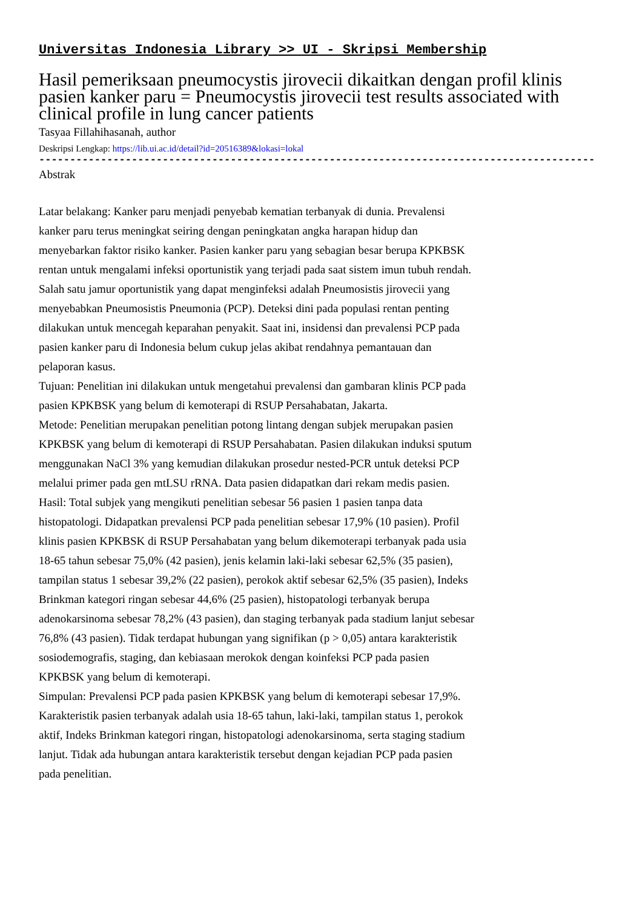Universitas Indonesia Library >> UI - Skripsi Membership
Hasil pemeriksaan pneumocystis jirovecii dikaitkan dengan profil klinis pasien kanker paru = Pneumocystis jirovecii test results associated with clinical profile in lung cancer patients
Tasyaa Fillahihasanah, author
Deskripsi Lengkap: https://lib.ui.ac.id/detail?id=20516389&lokasi=lokal
------------------------------------------------------------------------------------------
Abstrak
Latar belakang: Kanker paru menjadi penyebab kematian terbanyak di dunia. Prevalensi kanker paru terus meningkat seiring dengan peningkatan angka harapan hidup dan menyebarkan faktor risiko kanker. Pasien kanker paru yang sebagian besar berupa KPKBSK rentan untuk mengalami infeksi oportunistik yang terjadi pada saat sistem imun tubuh rendah. Salah satu jamur oportunistik yang dapat menginfeksi adalah Pneumosistis jirovecii yang menyebabkan Pneumosistis Pneumonia (PCP). Deteksi dini pada populasi rentan penting dilakukan untuk mencegah keparahan penyakit. Saat ini, insidensi dan prevalensi PCP pada pasien kanker paru di Indonesia belum cukup jelas akibat rendahnya pemantauan dan pelaporan kasus.
Tujuan: Penelitian ini dilakukan untuk mengetahui prevalensi dan gambaran klinis PCP pada pasien KPKBSK yang belum di kemoterapi di RSUP Persahabatan, Jakarta.
Metode: Penelitian merupakan penelitian potong lintang dengan subjek merupakan pasien KPKBSK yang belum di kemoterapi di RSUP Persahabatan. Pasien dilakukan induksi sputum menggunakan NaCl 3% yang kemudian dilakukan prosedur nested-PCR untuk deteksi PCP melalui primer pada gen mtLSU rRNA. Data pasien didapatkan dari rekam medis pasien.
Hasil: Total subjek yang mengikuti penelitian sebesar 56 pasien 1 pasien tanpa data histopatologi. Didapatkan prevalensi PCP pada penelitian sebesar 17,9% (10 pasien). Profil klinis pasien KPKBSK di RSUP Persahabatan yang belum dikemoterapi terbanyak pada usia 18-65 tahun sebesar 75,0% (42 pasien), jenis kelamin laki-laki sebesar 62,5% (35 pasien), tampilan status 1 sebesar 39,2% (22 pasien), perokok aktif sebesar 62,5% (35 pasien), Indeks Brinkman kategori ringan sebesar 44,6% (25 pasien), histopatologi terbanyak berupa adenokarsinoma sebesar 78,2% (43 pasien), dan staging terbanyak pada stadium lanjut sebesar 76,8% (43 pasien). Tidak terdapat hubungan yang signifikan (p > 0,05) antara karakteristik sosiodemografis, staging, dan kebiasaan merokok dengan koinfeksi PCP pada pasien KPKBSK yang belum di kemoterapi.
Simpulan: Prevalensi PCP pada pasien KPKBSK yang belum di kemoterapi sebesar 17,9%. Karakteristik pasien terbanyak adalah usia 18-65 tahun, laki-laki, tampilan status 1, perokok aktif, Indeks Brinkman kategori ringan, histopatologi adenokarsinoma, serta staging stadium lanjut. Tidak ada hubungan antara karakteristik tersebut dengan kejadian PCP pada pasien pada penelitian.